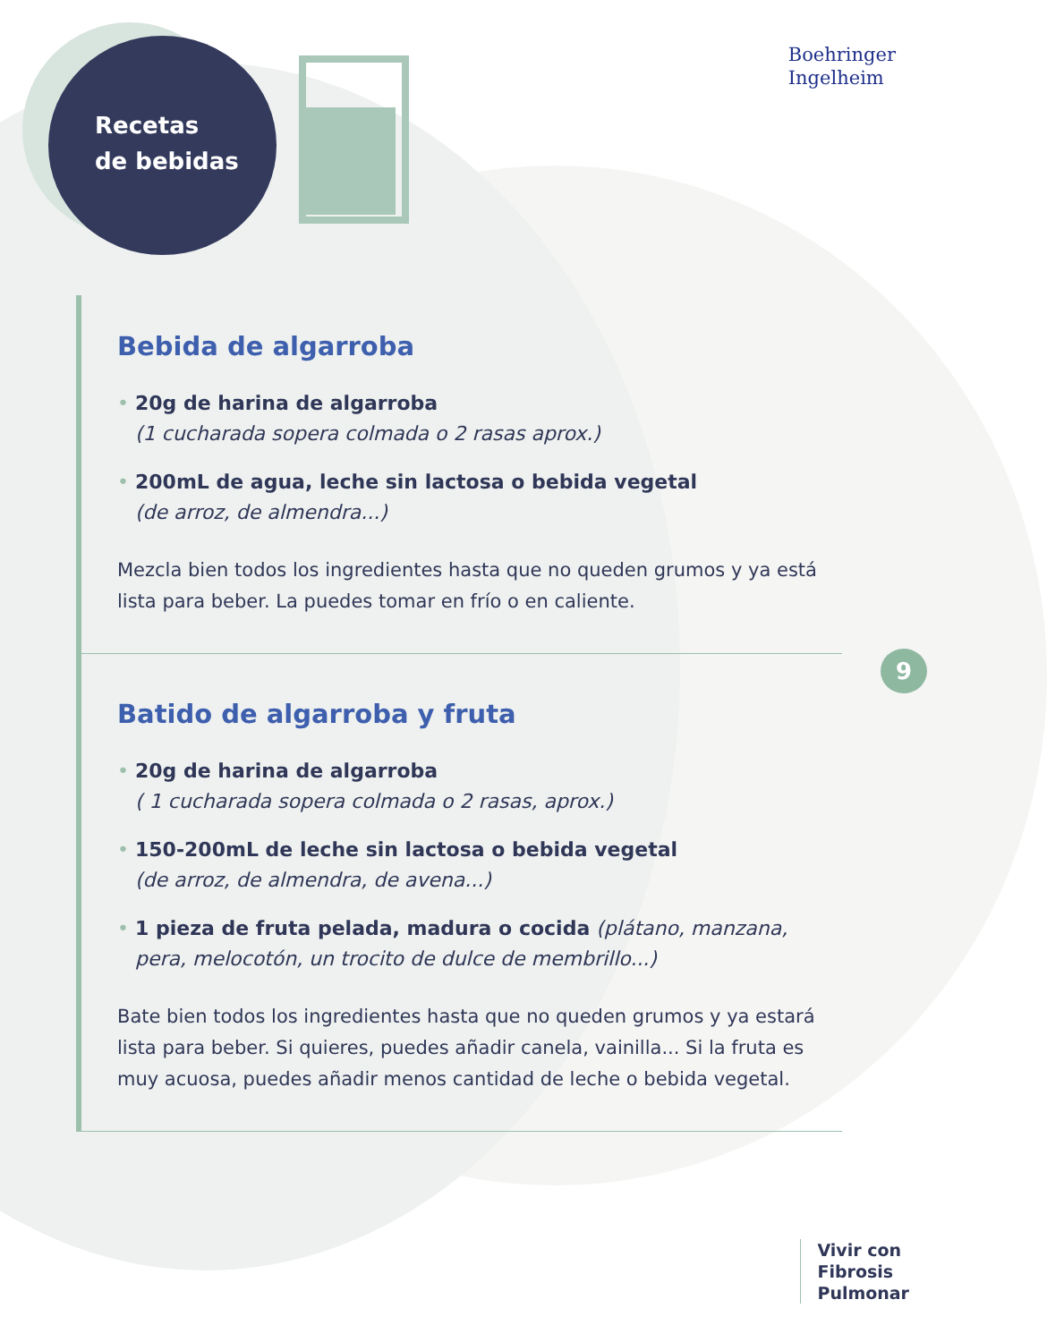Recetas
de bebidas
Boehringer
Ingelheim
Bebida de algarroba
• 20g de harina de algarroba
(1 cucharada sopera colmada o 2 rasas aprox.)
• 200mL de agua, leche sin lactosa o bebida vegetal
(de arroz, de almendra...)
Mezcla bien todos los ingredientes hasta que no queden grumos y ya está lista para beber. La puedes tomar en frío o en caliente.
Batido de algarroba y fruta
• 20g de harina de algarroba
( 1 cucharada sopera colmada o 2 rasas, aprox.)
• 150-200mL de leche sin lactosa o bebida vegetal
(de arroz, de almendra, de avena...)
• 1 pieza de fruta pelada, madura o cocida (plátano, manzana, pera, melocotón, un trocito de dulce de membrillo...)
Bate bien todos los ingredientes hasta que no queden grumos y ya estará lista para beber. Si quieres, puedes añadir canela, vainilla... Si la fruta es muy acuosa, puedes añadir menos cantidad de leche o bebida vegetal.
9
Vivir con
Fibrosis
Pulmonar